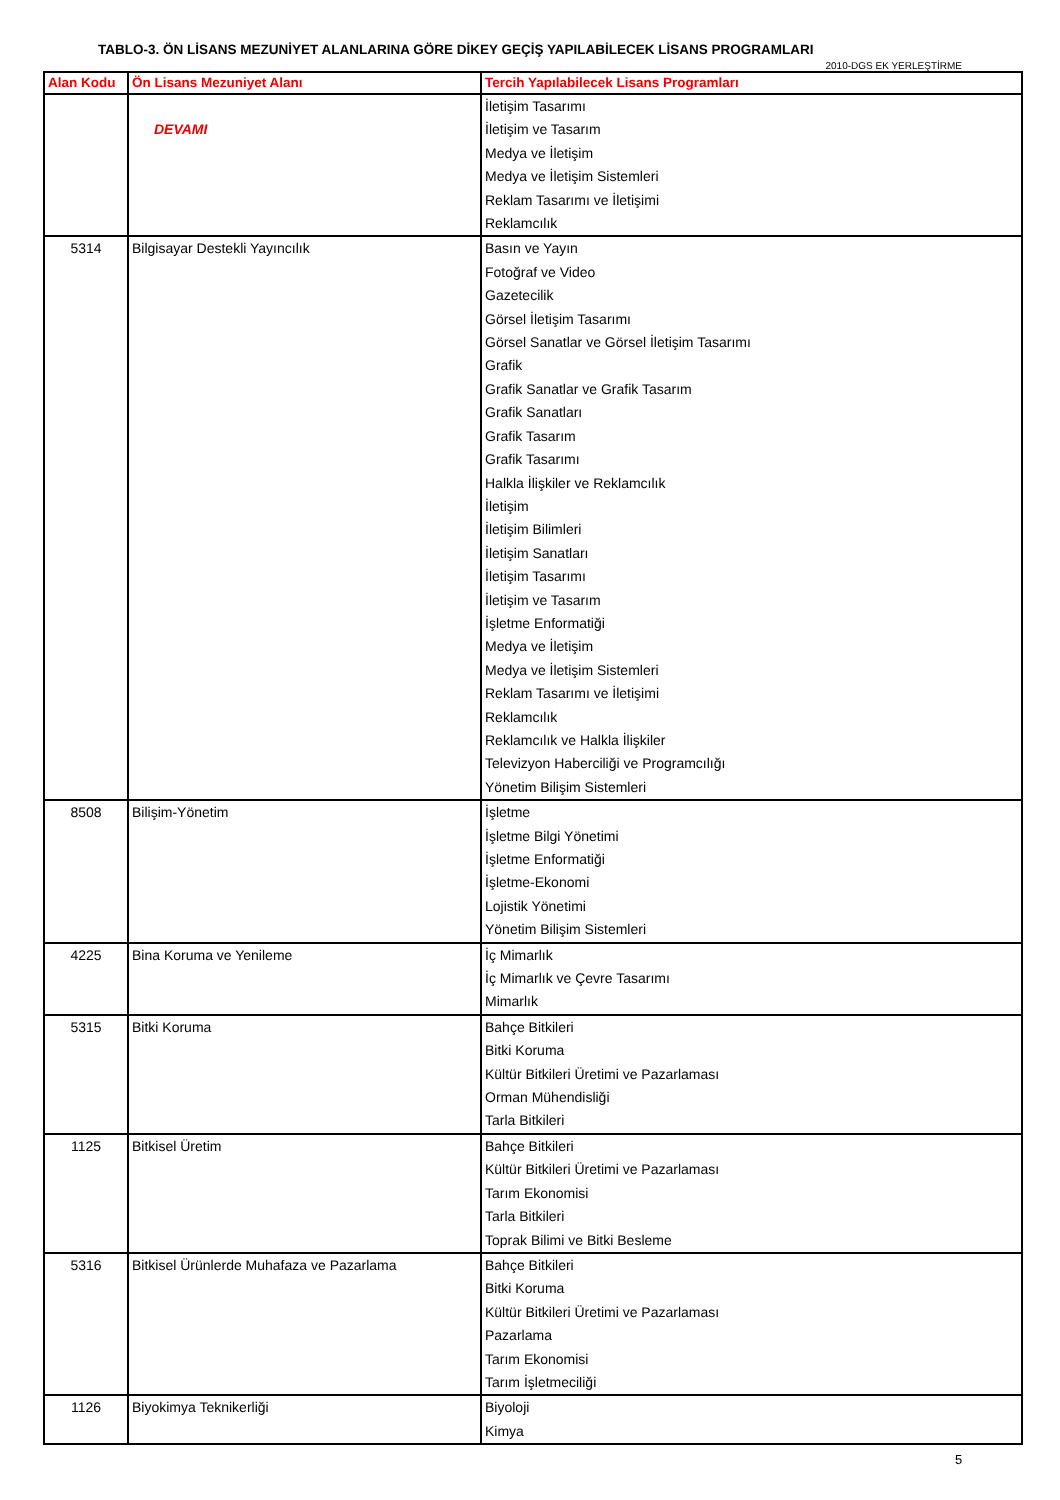TABLO-3. ÖN LİSANS MEZUNİYET ALANLARINA GÖRE DİKEY GEÇİŞ YAPILABİLECEK LİSANS PROGRAMLARI
2010-DGS EK YERLEŞTİRME
| Alan Kodu | Ön Lisans Mezuniyet Alanı | Tercih Yapılabilecek Lisans Programları |
| --- | --- | --- |
| | DEVAMI | İletişim Tasarımı İletişim ve Tasarım Medya ve İletişim Medya ve İletişim Sistemleri Reklam Tasarımı ve İletişimi Reklamcılık |
| 5314 | Bilgisayar Destekli Yayıncılık | Basın ve Yayın Fotoğraf ve Video Gazetecilik Görsel İletişim Tasarımı Görsel Sanatlar ve Görsel İletişim Tasarımı Grafik Grafik Sanatlar ve Grafik Tasarım Grafik Sanatları Grafik Tasarım Grafik Tasarımı Halkla İlişkiler ve Reklamcılık İletişim İletişim Bilimleri İletişim Sanatları İletişim Tasarımı İletişim ve Tasarım İşletme Enformatiği Medya ve İletişim Medya ve İletişim Sistemleri Reklam Tasarımı ve İletişimi Reklamcılık Reklamcılık ve Halkla İlişkiler Televizyon Haberciliği ve Programcılığı Yönetim Bilişim Sistemleri |
| 8508 | Bilişim-Yönetim | İşletme İşletme Bilgi Yönetimi İşletme Enformatiği İşletme-Ekonomi Lojistik Yönetimi Yönetim Bilişim Sistemleri |
| 4225 | Bina Koruma ve Yenileme | İç Mimarlık İç Mimarlık ve Çevre Tasarımı Mimarlık |
| 5315 | Bitki Koruma | Bahçe Bitkileri Bitki Koruma Kültür Bitkileri Üretimi ve Pazarlaması Orman Mühendisliği Tarla Bitkileri |
| 1125 | Bitkisel Üretim | Bahçe Bitkileri Kültür Bitkileri Üretimi ve Pazarlaması Tarım Ekonomisi Tarla Bitkileri Toprak Bilimi ve Bitki Besleme |
| 5316 | Bitkisel Ürünlerde Muhafaza ve Pazarlama | Bahçe Bitkileri Bitki Koruma Kültür Bitkileri Üretimi ve Pazarlaması Pazarlama Tarım Ekonomisi Tarım İşletmeciliği |
| 1126 | Biyokimya Teknikerliği | Biyoloji Kimya |
5